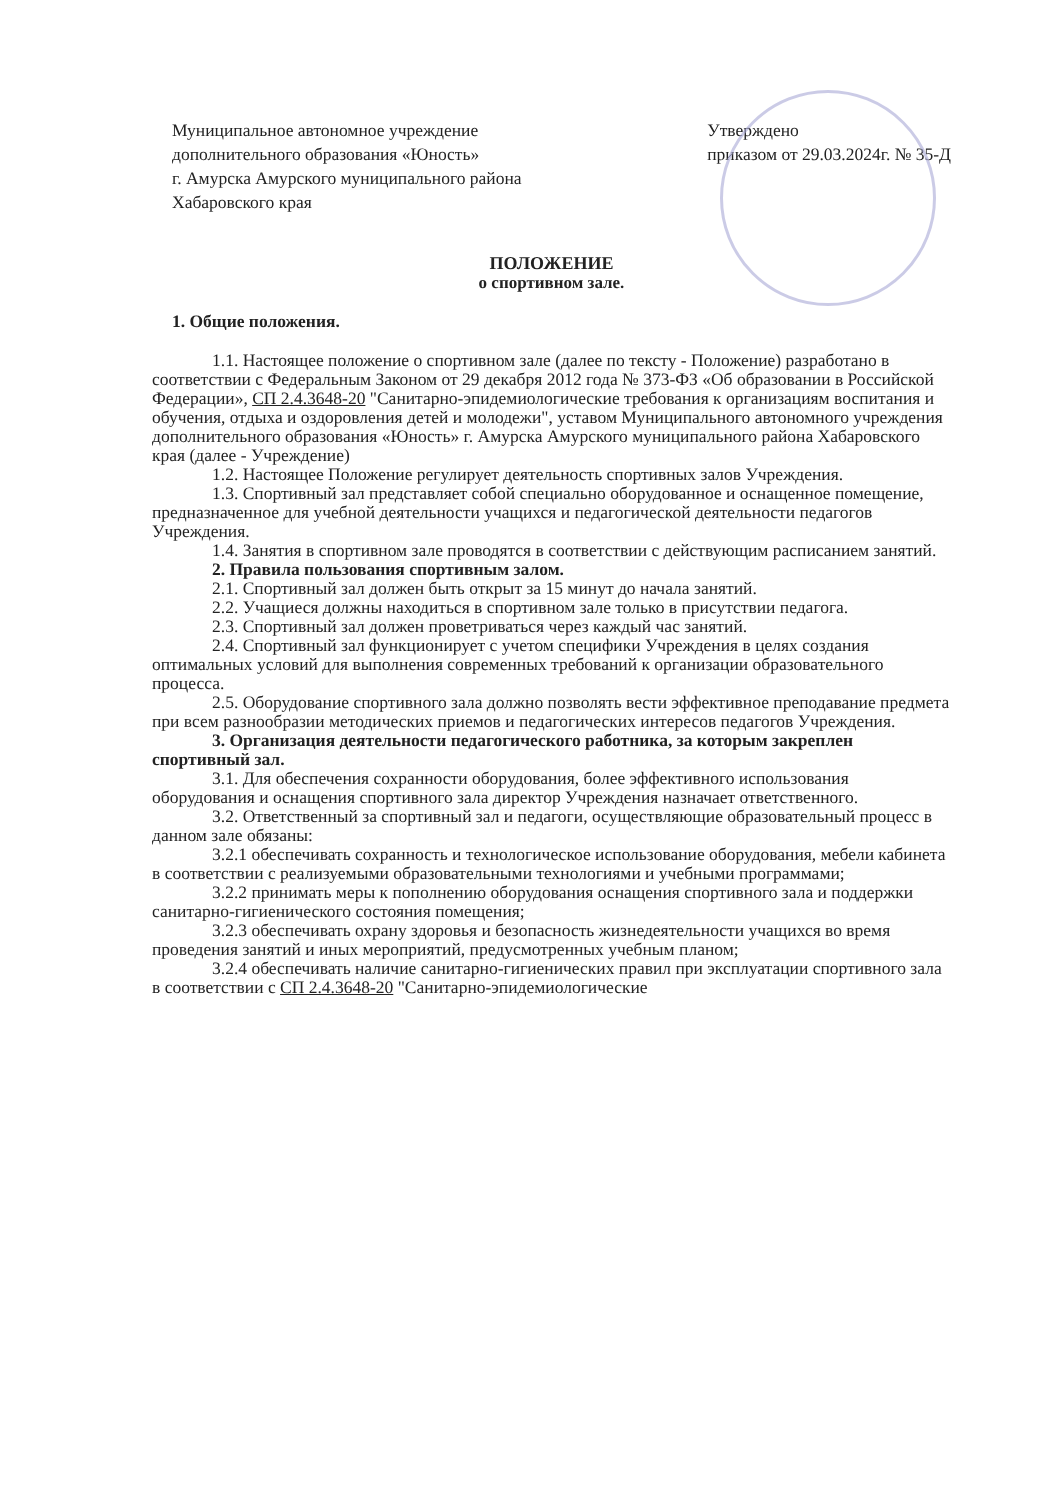Муниципальное автономное учреждение
дополнительного образования «Юность»
г. Амурска Амурского муниципального района
Хабаровского края
Утверждено
приказом от 29.03.2024г. № 35-Д
ПОЛОЖЕНИЕ
о спортивном зале.
1. Общие положения.
1.1. Настоящее положение о спортивном зале (далее по тексту - Положение) разработано в соответствии с Федеральным Законом от 29 декабря 2012 года № 373-ФЗ «Об образовании в Российской Федерации», СП 2.4.3648-20 "Санитарно-эпидемиологические требования к организациям воспитания и обучения, отдыха и оздоровления детей и молодежи", уставом Муниципального автономного учреждения дополнительного образования «Юность» г. Амурска Амурского муниципального района Хабаровского края (далее - Учреждение)
1.2. Настоящее Положение регулирует деятельность спортивных залов Учреждения.
1.3. Спортивный зал представляет собой специально оборудованное и оснащенное помещение, предназначенное для учебной деятельности учащихся и педагогической деятельности педагогов Учреждения.
1.4. Занятия в спортивном зале проводятся в соответствии с действующим расписанием занятий.
2. Правила пользования спортивным залом.
2.1. Спортивный зал должен быть открыт за 15 минут до начала занятий.
2.2. Учащиеся должны находиться в спортивном зале только в присутствии педагога.
2.3. Спортивный зал должен проветриваться через каждый час занятий.
2.4. Спортивный зал функционирует с учетом специфики Учреждения в целях создания оптимальных условий для выполнения современных требований к организации образовательного процесса.
2.5. Оборудование спортивного зала должно позволять вести эффективное преподавание предмета при всем разнообразии методических приемов и педагогических интересов педагогов Учреждения.
3. Организация деятельности педагогического работника, за которым закреплен спортивный зал.
3.1. Для обеспечения сохранности оборудования, более эффективного использования оборудования и оснащения спортивного зала директор Учреждения назначает ответственного.
3.2. Ответственный за спортивный зал и педагоги, осуществляющие образовательный процесс в данном зале обязаны:
3.2.1 обеспечивать сохранность и технологическое использование оборудования, мебели кабинета в соответствии с реализуемыми образовательными технологиями и учебными программами;
3.2.2 принимать меры к пополнению оборудования оснащения спортивного зала и поддержки санитарно-гигиенического состояния помещения;
3.2.3 обеспечивать охрану здоровья и безопасность жизнедеятельности учащихся во время проведения занятий и иных мероприятий, предусмотренных учебным планом;
3.2.4 обеспечивать наличие санитарно-гигиенических правил при эксплуатации спортивного зала в соответствии с СП 2.4.3648-20 "Санитарно-эпидемиологические